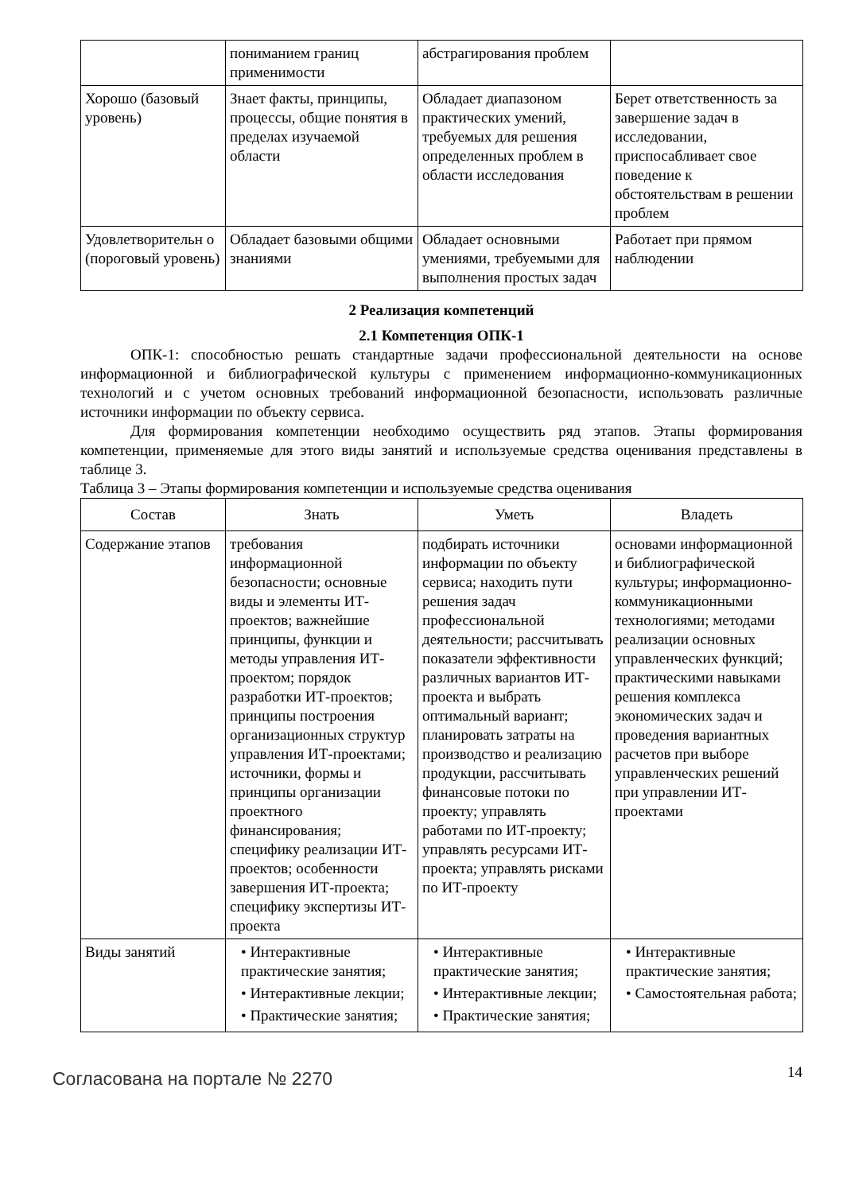| | пониманием границ применимости | абстрагирования проблем | |
| Хорошо (базовый уровень) | Знает факты, принципы, процессы, общие понятия в пределах изучаемой области | Обладает диапазоном практических умений, требуемых для решения определенных проблем в области исследования | Берет ответственность за завершение задач в исследовании, приспосабливает свое поведение к обстоятельствам в решении проблем |
| Удовлетворительн о (пороговый уровень) | Обладает базовыми общими знаниями | Обладает основными умениями, требуемыми для выполнения простых задач | Работает при прямом наблюдении |
2 Реализация компетенций
2.1 Компетенция ОПК-1
ОПК-1: способностью решать стандартные задачи профессиональной деятельности на основе информационной и библиографической культуры с применением информационно-коммуникационных технологий и с учетом основных требований информационной безопасности, использовать различные источники информации по объекту сервиса.
Для формирования компетенции необходимо осуществить ряд этапов. Этапы формирования компетенции, применяемые для этого виды занятий и используемые средства оценивания представлены в таблице 3.
Таблица 3 – Этапы формирования компетенции и используемые средства оценивания
| Состав | Знать | Уметь | Владеть |
| --- | --- | --- | --- |
| Содержание этапов | требования информационной безопасности; основные виды и элементы ИТ-проектов; важнейшие принципы, функции и методы управления ИТ-проектом; порядок разработки ИТ-проектов; принципы построения организационных структур управления ИТ-проектами; источники, формы и принципы организации проектного финансирования; специфику реализации ИТ-проектов; особенности завершения ИТ-проекта; специфику экспертизы ИТ-проекта | подбирать источники информации по объекту сервиса; находить пути решения задач профессиональной деятельности; рассчитывать показатели эффективности различных вариантов ИТ-проекта и выбрать оптимальный вариант; планировать затраты на производство и реализацию продукции, рассчитывать финансовые потоки по проекту; управлять работами по ИТ-проекту; управлять ресурсами ИТ-проекта; управлять рисками по ИТ-проекту | основами информационной и библиографической культуры; информационно-коммуникационными технологиями; методами реализации основных управленческих функций; практическими навыками решения комплекса экономических задач и проведения вариантных расчетов при выборе управленческих решений при управлении ИТ-проектами |
| Виды занятий | • Интерактивные практические занятия; • Интерактивные лекции; • Практические занятия; | • Интерактивные практические занятия; • Интерактивные лекции; • Практические занятия; | • Интерактивные практические занятия; • Самостоятельная работа; |
Согласована на портале № 2270
14